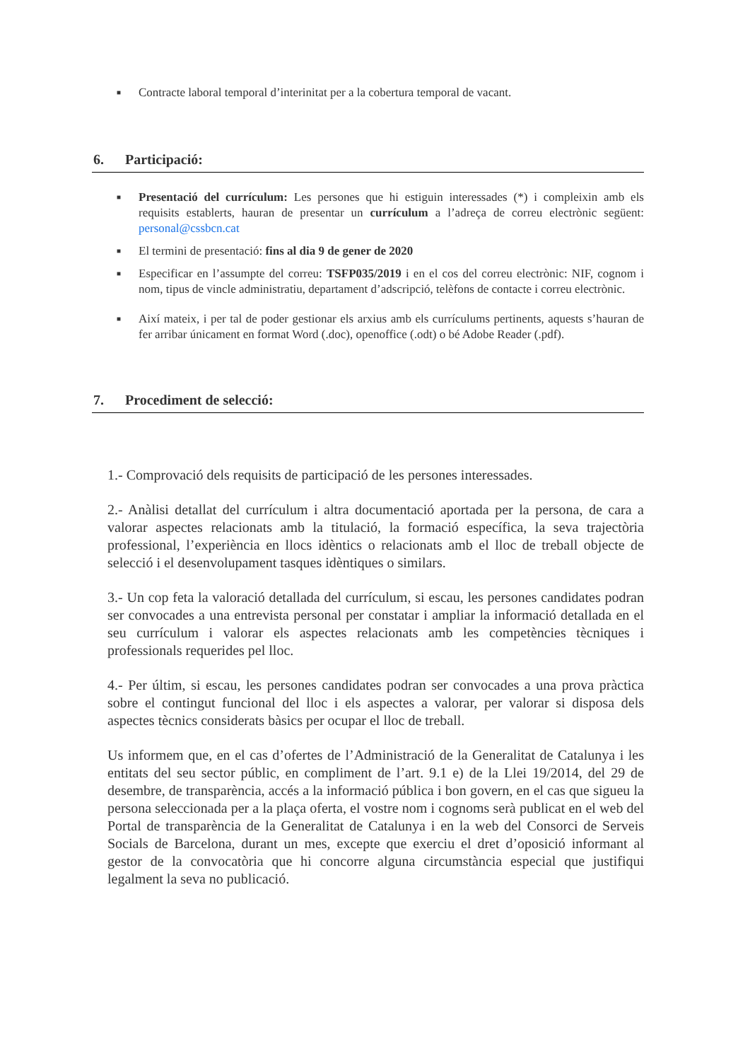■ Contracte laboral temporal d’interinitat per a la cobertura temporal de vacant.
6. Participació:
■ Presentació del currículum: Les persones que hi estiguin interessades (*) i compleixin amb els requisits establerts, hauran de presentar un currículum a l’adreça de correu electrònic següent: personal@cssbcn.cat
■ El termini de presentació: fins al dia 9 de gener de 2020
■ Especificar en l’assumpte del correu: TSFP035/2019 i en el cos del correu electrònic: NIF, cognom i nom, tipus de vincle administratiu, departament d’adscripció, telèfons de contacte i correu electrònic.
■ Així mateix, i per tal de poder gestionar els arxius amb els currículums pertinents, aquests s’hauran de fer arribar únicament en format Word (.doc), openoffice (.odt) o bé Adobe Reader (.pdf).
7. Procediment de selecció:
1.- Comprovació dels requisits de participació de les persones interessades.
2.- Anàlisi detallat del currículum i altra documentació aportada per la persona, de cara a valorar aspectes relacionats amb la titulació, la formació específica, la seva trajectòria professional, l’experiència en llocs idèntics o relacionats amb el lloc de treball objecte de selecció i el desenvolupament tasques idèntiques o similars.
3.- Un cop feta la valoració detallada del currículum, si escau, les persones candidates podran ser convocades a una entrevista personal per constatar i ampliar la informació detallada en el seu currículum i valorar els aspectes relacionats amb les competències tècniques i professionals requerides pel lloc.
4.- Per últim, si escau, les persones candidates podran ser convocades a una prova pràctica sobre el contingut funcional del lloc i els aspectes a valorar, per valorar si disposa dels aspectes tècnics considerats bàsics per ocupar el lloc de treball.
Us informem que, en el cas d’ofertes de l’Administració de la Generalitat de Catalunya i les entitats del seu sector públic, en compliment de l’art. 9.1 e) de la Llei 19/2014, del 29 de desembre, de transparència, accés a la informació pública i bon govern, en el cas que sigueu la persona seleccionada per a la plaça oferta, el vostre nom i cognoms serà publicat en el web del Portal de transparència de la Generalitat de Catalunya i en la web del Consorci de Serveis Socials de Barcelona, durant un mes, excepte que exerciu el dret d’oposició informant al gestor de la convocatòria que hi concorre alguna circumstància especial que justifiqui legalment la seva no publicació.